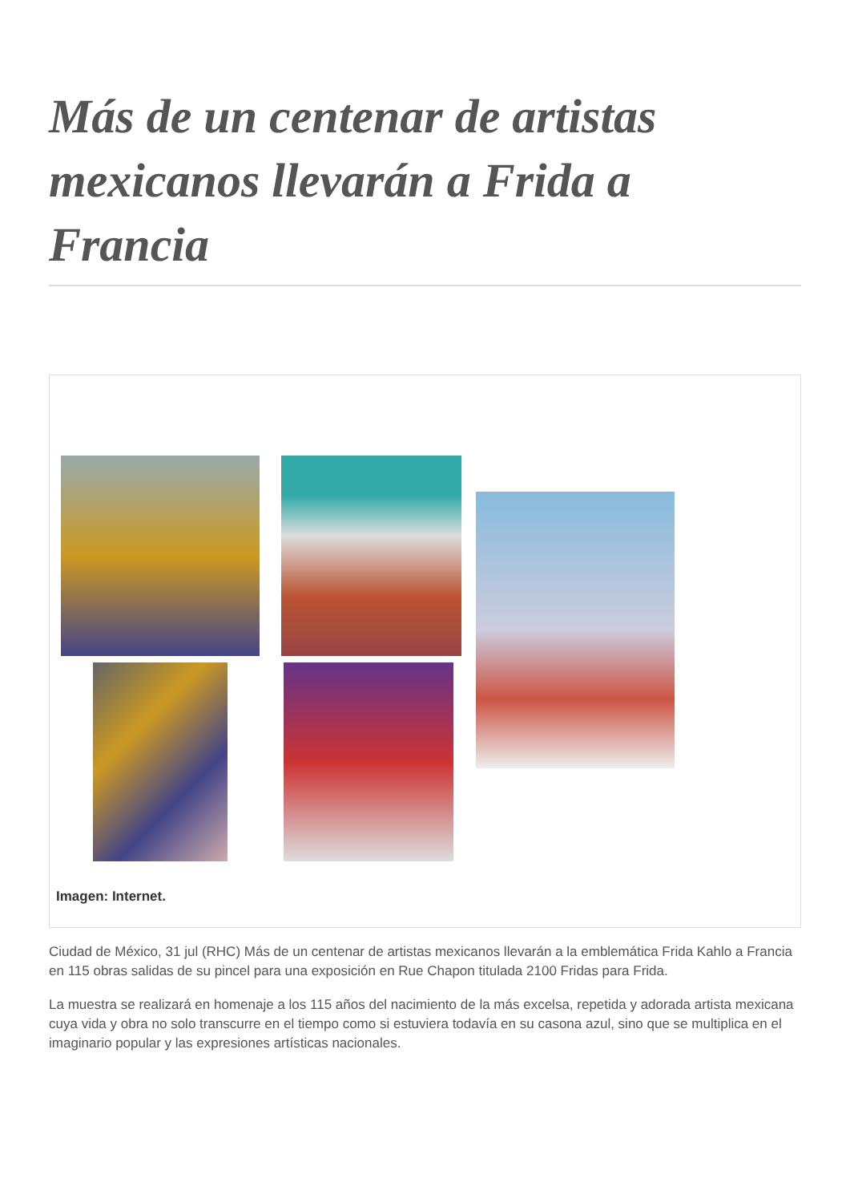Más de un centenar de artistas mexicanos llevarán a Frida a Francia
Imagen: Internet.
Ciudad de México, 31 jul (RHC) Más de un centenar de artistas mexicanos llevarán a la emblemática Frida Kahlo a Francia en 115 obras salidas de su pincel para una exposición en Rue Chapon titulada 2100 Fridas para Frida.
La muestra se realizará en homenaje a los 115 años del nacimiento de la más excelsa, repetida y adorada artista mexicana cuya vida y obra no solo transcurre en el tiempo como si estuviera todavía en su casona azul, sino que se multiplica en el imaginario popular y las expresiones artísticas nacionales.